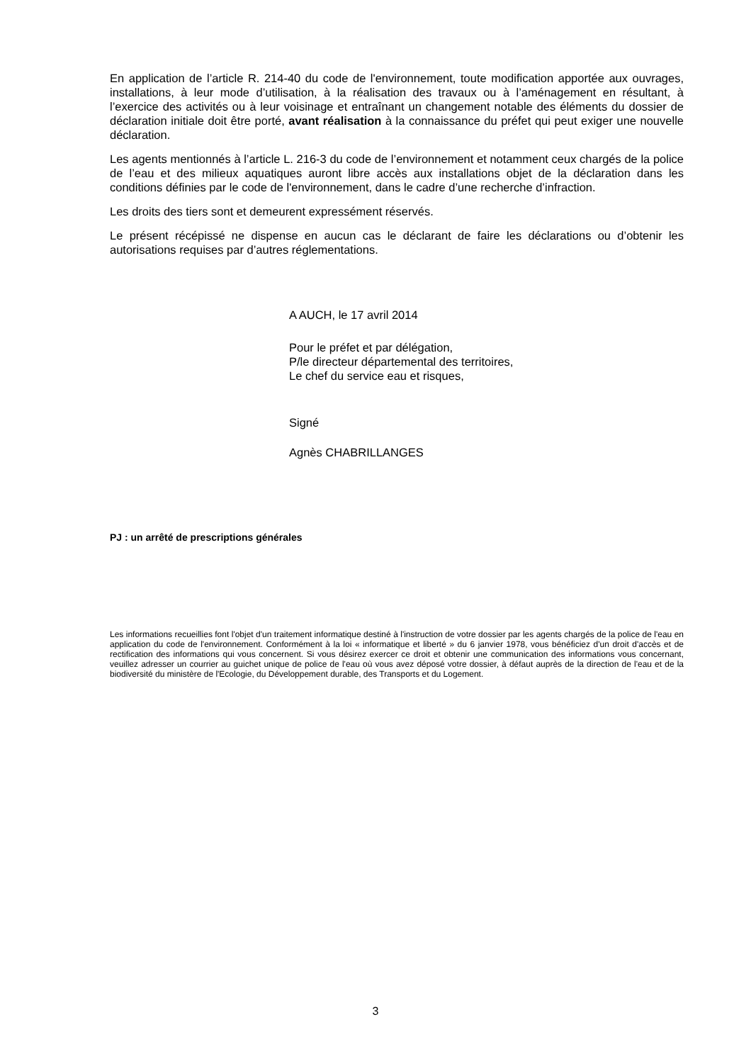En application de l’article R. 214-40 du code de l'environnement, toute modification apportée aux ouvrages, installations, à leur mode d’utilisation, à la réalisation des travaux ou à l’aménagement en résultant, à l’exercice des activités ou à leur voisinage et entraînant un changement notable des éléments du dossier de déclaration initiale doit être porté, avant réalisation à la connaissance du préfet qui peut exiger une nouvelle déclaration.
Les agents mentionnés à l’article L. 216-3 du code de l’environnement et notamment ceux chargés de la police de l’eau et des milieux aquatiques auront libre accès aux installations objet de la déclaration dans les conditions définies par le code de l'environnement, dans le cadre d’une recherche d’infraction.
Les droits des tiers sont et demeurent expressément réservés.
Le présent récépissé ne dispense en aucun cas le déclarant de faire les déclarations ou d’obtenir les autorisations requises par d’autres réglementations.
A AUCH, le 17 avril 2014
Pour le préfet et par délégation,
P/le directeur départemental des territoires,
Le chef du service eau et risques,
Signé
Agnès CHABRILLANGES
PJ : un arrêté de prescriptions générales
Les informations recueillies font l'objet d'un traitement informatique destiné à l'instruction de votre dossier par les agents chargés de la police de l'eau en application du code de l'environnement. Conformément à la loi « informatique et liberté » du 6 janvier 1978, vous bénéficiez d'un droit d'accès et de rectification des informations qui vous concernent. Si vous désirez exercer ce droit et obtenir une communication des informations vous concernant, veuillez adresser un courrier au guichet unique de police de l'eau où vous avez déposé votre dossier, à défaut auprès de la direction de l'eau et de la biodiversité du ministère de l'Ecologie, du Développement durable, des Transports et du Logement.
3